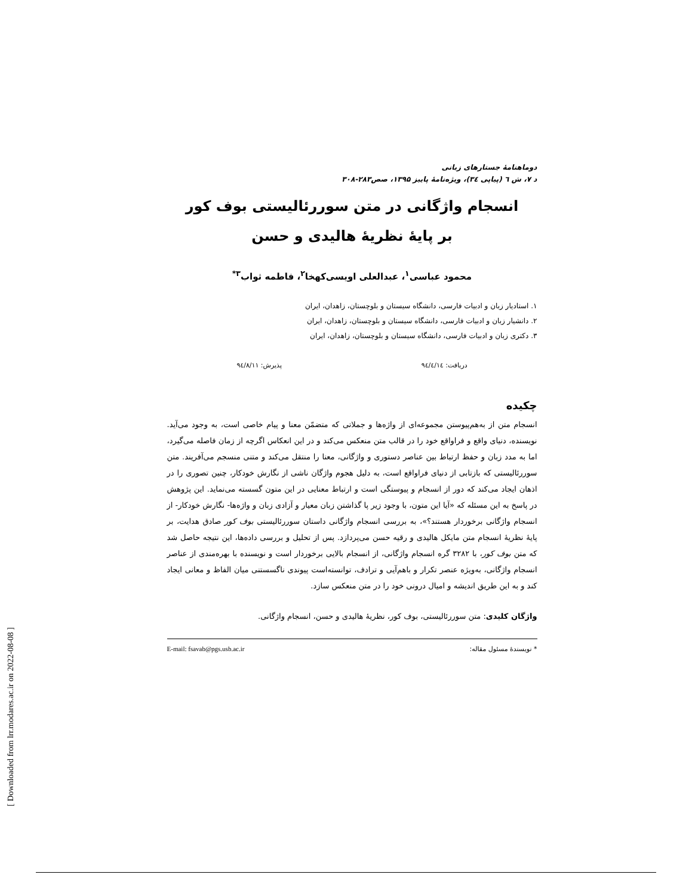دوماهنامهٔ جستارهای زبانی
د ۷، ش ٦ (پیاپی ۳٤)، ویژه‌نامهٔ پاییز ۱۳۹۵، صص۲۸۳-۳۰۸
انسجام واژگانی در متن سوررئالیستی بوف کور
بر پایهٔ نظریهٔ هالیدی و حسن
محمود عباسی<sup>۱</sup>، عبدالعلی اویسی‌کهخا<sup>۲</sup>، فاطمه ثواب<sup>۳*</sup>
۱. استادیار زبان و ادبیات فارسی، دانشگاه سیستان و بلوچستان، زاهدان، ایران
۲. دانشیار زبان و ادبیات فارسی، دانشگاه سیستان و بلوچستان، زاهدان، ایران
۳. دکتری زبان و ادبیات فارسی، دانشگاه سیستان و بلوچستان، زاهدان، ایران
دریافت: ۹٤/٤/۱٤ پذیرش: ۹٤/۸/۱۱
چکیده
انسجام متن از به‌هم‌پیوستن مجموعه‌ای از واژه‌ها و جملاتی که متضمّن معنا و پیام خاصی است، به وجود می‌آید. نویسنده، دنیای واقع و فراواقع خود را در قالب متن منعکس می‌کند و در این انعکاس اگرچه از زمان فاصله می‌گیرد، اما به مدد زبان و حفظ ارتباط بین عناصر دستوری و واژگانی، معنا را منتقل می‌کند و متنی منسجم می‌آفریند. متن سوررئالیستی که بازتابی از دنیای فراواقع است، به دلیل هجوم واژگان ناشی از نگارش خودکار، چنین تصوری را در اذهان ایجاد می‌کند که دور از انسجام و پیوستگی است و ارتباط معنایی در این متون گسسته می‌نماید. این پژوهش در پاسخ به این مسئله که «آیا این متون، با وجود زیر پا گذاشتن زبان معیار و آزادی زبان و واژه‌ها- نگارش خودکار- از انسجام واژگانی برخوردار هستند؟»، به بررسی انسجام واژگانی داستان سوررئالیستی بوف کور صادق هدایت، بر پایهٔ نظریهٔ انسجام متن مایکل هالیدی و رقیه حسن می‌پردازد. پس از تحلیل و بررسی داده‌ها، این نتیجه حاصل شد که متن بوف کور، با ۳۲۸۲ گره انسجام واژگانی، از انسجام بالایی برخوردار است و نویسنده با بهره‌مندی از عناصر انسجام واژگانی، به‌ویژه عنصر تکرار و باهم‌آیی و ترادف، توانسته‌است پیوندی ناگسستنی میان الفاظ و معانی ایجاد کند و به این طریق اندیشه و امیال درونی خود را در متن منعکس سازد.
واژگان کلیدی: متن سوررئالیستی، بوف کور، نظریهٔ هالیدی و حسن، انسجام واژگانی.
* نویسندهٔ مسئول مقاله: E-mail: fsavab@pgs.usb.ac.ir
[ Downloaded from lrr.modares.ac.ir on 2022-08-08 ]